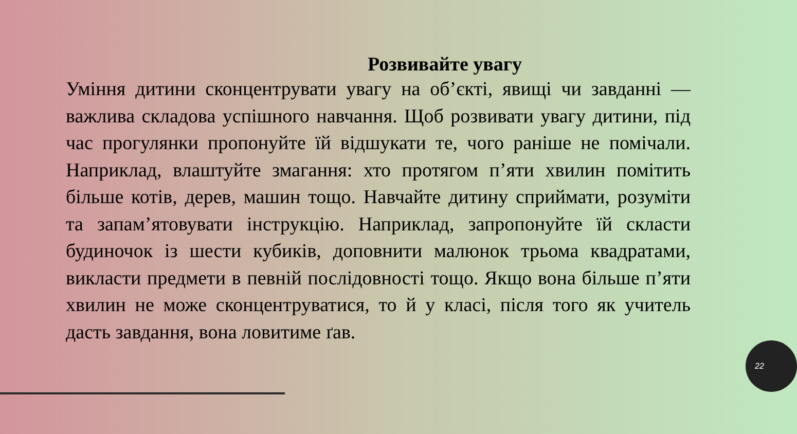Розвивайте увагу
Уміння дитини сконцентрувати увагу на об’єкті, явищі чи завданні — важлива складова успішного навчання. Щоб розвивати увагу дитини, під час прогулянки пропонуйте їй відшукати те, чого раніше не помічали. Наприклад, влаштуйте змагання: хто протягом п’яти хвилин помітить більше котів, дерев, машин тощо. Навчайте дитину сприймати, розуміти та запам’ятовувати інструкцію. Наприклад, запропонуйте їй скласти будиночок із шести кубиків, доповнити малюнок трьома квадратами, викласти предмети в певній послідовності тощо. Якщо вона більше п’яти хвилин не може сконцентруватися, то й у класі, після того як учитель дасть завдання, вона ловитиме ґав.
22